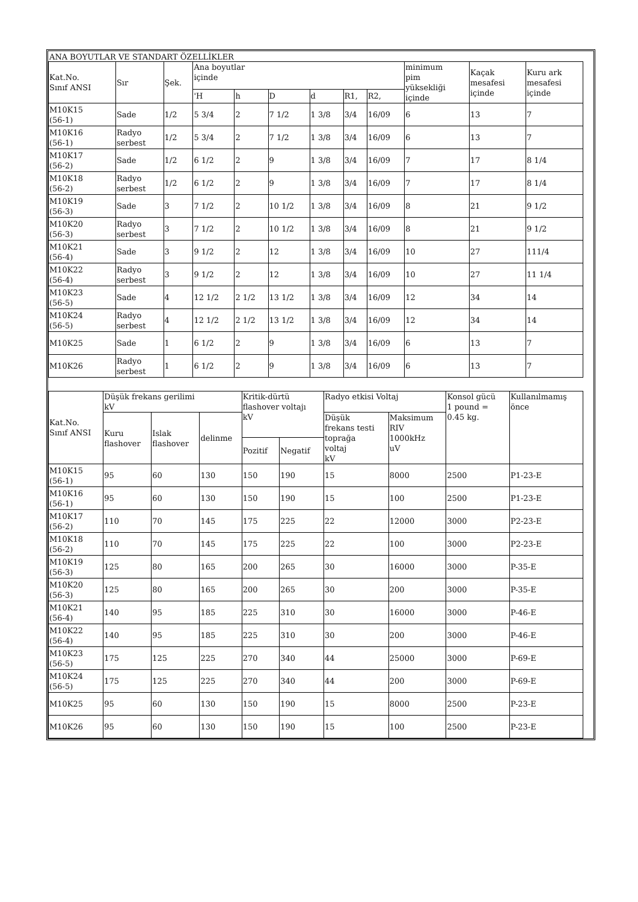ANA BOYUTLAR VE STANDART ÖZELLİKLER
| Kat.No. Sınıf ANSI | Sır | Şek. | Ana boyutlar içinde | | | | | | minimum pim yüksekliği içinde | Kaçak mesafesi içinde | Kuru ark mesafesi içinde |
| --- | --- | --- | --- | --- | --- | --- | --- | --- | --- | --- | --- |
| | | | 'H | h | D | d | R1, | R2, | | | |
| M10K15 (56-1) | Sade | 1/2 | 5 3/4 | 2 | 7 1/2 | 1 3/8 | 3/4 | 16/09 | 6 | 13 | 7 |
| M10K16 (56-1) | Radyo serbest | 1/2 | 5 3/4 | 2 | 7 1/2 | 1 3/8 | 3/4 | 16/09 | 6 | 13 | 7 |
| M10K17 (56-2) | Sade | 1/2 | 6 1/2 | 2 | 9 | 1 3/8 | 3/4 | 16/09 | 7 | 17 | 8 1/4 |
| M10K18 (56-2) | Radyo serbest | 1/2 | 6 1/2 | 2 | 9 | 1 3/8 | 3/4 | 16/09 | 7 | 17 | 8 1/4 |
| M10K19 (56-3) | Sade | 3 | 7 1/2 | 2 | 10 1/2 | 1 3/8 | 3/4 | 16/09 | 8 | 21 | 9 1/2 |
| M10K20 (56-3) | Radyo serbest | 3 | 7 1/2 | 2 | 10 1/2 | 1 3/8 | 3/4 | 16/09 | 8 | 21 | 9 1/2 |
| M10K21 (56-4) | Sade | 3 | 9 1/2 | 2 | 12 | 1 3/8 | 3/4 | 16/09 | 10 | 27 | 111/4 |
| M10K22 (56-4) | Radyo serbest | 3 | 9 1/2 | 2 | 12 | 1 3/8 | 3/4 | 16/09 | 10 | 27 | 11 1/4 |
| M10K23 (56-5) | Sade | 4 | 12 1/2 | 2 1/2 | 13 1/2 | 1 3/8 | 3/4 | 16/09 | 12 | 34 | 14 |
| M10K24 (56-5) | Radyo serbest | 4 | 12 1/2 | 2 1/2 | 13 1/2 | 1 3/8 | 3/4 | 16/09 | 12 | 34 | 14 |
| M10K25 | Sade | 1 | 6 1/2 | 2 | 9 | 1 3/8 | 3/4 | 16/09 | 6 | 13 | 7 |
| M10K26 | Radyo serbest | 1 | 6 1/2 | 2 | 9 | 1 3/8 | 3/4 | 16/09 | 6 | 13 | 7 |
| Kat.No. Sınıf ANSI | Düşük frekans gerilimi kV | | | Kritik-dürtü flashover voltajı kV | | Radyo etkisi Voltaj | | Konsol gücü 1 pound = 0.45 kg. | Kullanılmamış önce |
| --- | --- | --- | --- | --- | --- | --- | --- | --- | --- |
| | Kuru flashover | Islak flashover | delinme | | | Düşük frekans testi toprağa voltaj kV | Maksimum RIV 1000kHz uV | | |
| | | | | Pozitif | Negatif | | | | |
| M10K15 (56-1) | 95 | 60 | 130 | 150 | 190 | 15 | 8000 | 2500 | P1-23-E |
| M10K16 (56-1) | 95 | 60 | 130 | 150 | 190 | 15 | 100 | 2500 | P1-23-E |
| M10K17 (56-2) | 110 | 70 | 145 | 175 | 225 | 22 | 12000 | 3000 | P2-23-E |
| M10K18 (56-2) | 110 | 70 | 145 | 175 | 225 | 22 | 100 | 3000 | P2-23-E |
| M10K19 (56-3) | 125 | 80 | 165 | 200 | 265 | 30 | 16000 | 3000 | P-35-E |
| M10K20 (56-3) | 125 | 80 | 165 | 200 | 265 | 30 | 200 | 3000 | P-35-E |
| M10K21 (56-4) | 140 | 95 | 185 | 225 | 310 | 30 | 16000 | 3000 | P-46-E |
| M10K22 (56-4) | 140 | 95 | 185 | 225 | 310 | 30 | 200 | 3000 | P-46-E |
| M10K23 (56-5) | 175 | 125 | 225 | 270 | 340 | 44 | 25000 | 3000 | P-69-E |
| M10K24 (56-5) | 175 | 125 | 225 | 270 | 340 | 44 | 200 | 3000 | P-69-E |
| M10K25 | 95 | 60 | 130 | 150 | 190 | 15 | 8000 | 2500 | P-23-E |
| M10K26 | 95 | 60 | 130 | 150 | 190 | 15 | 100 | 2500 | P-23-E |